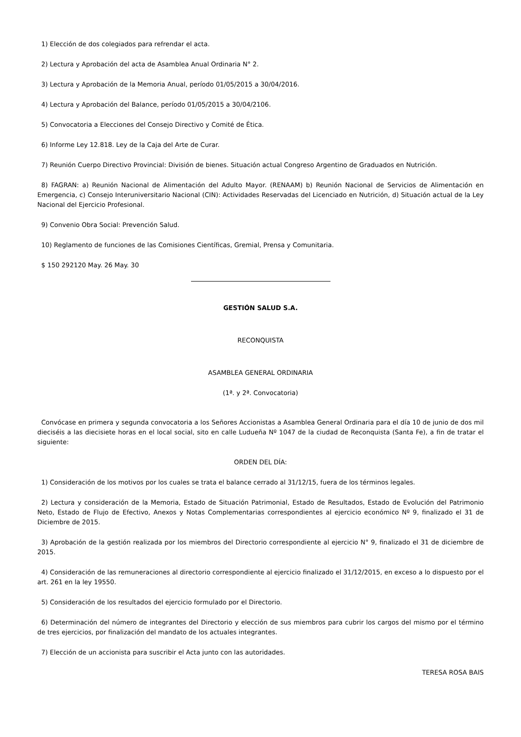1) Elección de dos colegiados para refrendar el acta.
2) Lectura y Aprobación del acta de Asamblea Anual Ordinaria N° 2.
3) Lectura y Aprobación de la Memoria Anual, período 01/05/2015 a 30/04/2016.
4) Lectura y Aprobación del Balance, período 01/05/2015 a 30/04/2106.
5) Convocatoria a Elecciones del Consejo Directivo y Comité de Ética.
6) Informe Ley 12.818. Ley de la Caja del Arte de Curar.
7) Reunión Cuerpo Directivo Provincial: División de bienes. Situación actual Congreso Argentino de Graduados en Nutrición.
8) FAGRAN: a) Reunión Nacional de Alimentación del Adulto Mayor. (RENAAM) b) Reunión Nacional de Servicios de Alimentación en Emergencia, c) Consejo Interuniversitario Nacional (CIN): Actividades Reservadas del Licenciado en Nutrición, d) Situación actual de la Ley Nacional del Ejercicio Profesional.
9) Convenio Obra Social: Prevención Salud.
10) Reglamento de funciones de las Comisiones Científicas, Gremial, Prensa y Comunitaria.
$ 150 292120 May. 26 May. 30
GESTIÓN SALUD S.A.
RECONQUISTA
ASAMBLEA GENERAL ORDINARIA
(1ª. y 2ª. Convocatoria)
Convócase en primera y segunda convocatoria a los Señores Accionistas a Asamblea General Ordinaria para el día 10 de junio de dos mil dieciséis a las diecisiete horas en el local social, sito en calle Ludueña Nº 1047 de la ciudad de Reconquista (Santa Fe), a fin de tratar el siguiente:
ORDEN DEL DÍA:
1) Consideración de los motivos por los cuales se trata el balance cerrado al 31/12/15, fuera de los términos legales.
2) Lectura y consideración de la Memoria, Estado de Situación Patrimonial, Estado de Resultados, Estado de Evolución del Patrimonio Neto, Estado de Flujo de Efectivo, Anexos y Notas Complementarias correspondientes al ejercicio económico Nº 9, finalizado el 31 de Diciembre de 2015.
3) Aprobación de la gestión realizada por los miembros del Directorio correspondiente al ejercicio N° 9, finalizado el 31 de diciembre de 2015.
4) Consideración de las remuneraciones al directorio correspondiente al ejercicio finalizado el 31/12/2015, en exceso a lo dispuesto por el art. 261 en la ley 19550.
5) Consideración de los resultados del ejercicio formulado por el Directorio.
6) Determinación del número de integrantes del Directorio y elección de sus miembros para cubrir los cargos del mismo por el término de tres ejercicios, por finalización del mandato de los actuales integrantes.
7) Elección de un accionista para suscribir el Acta junto con las autoridades.
TERESA ROSA BAIS